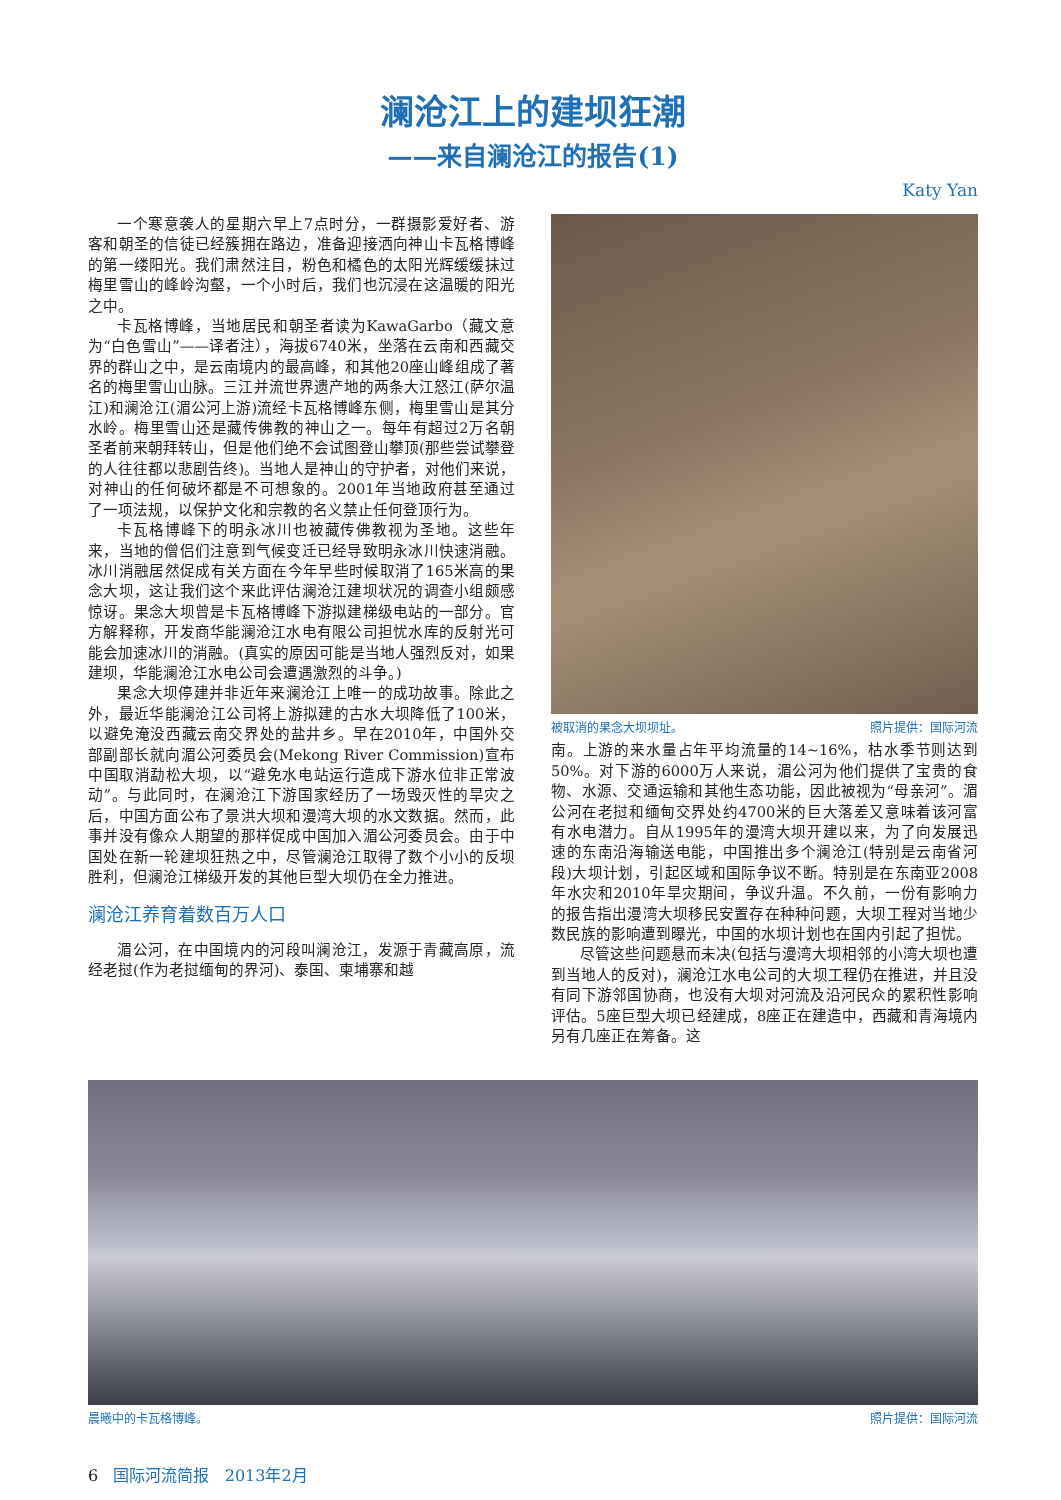澜沧江上的建坝狂潮
——来自澜沧江的报告(1)
Katy Yan
一个寒意袭人的星期六早上7点时分，一群摄影爱好者、游客和朝圣的信徒已经簇拥在路边，准备迎接洒向神山卡瓦格博峰的第一缕阳光。我们肃然注目，粉色和橘色的太阳光辉缓缓抹过梅里雪山的峰岭沟壑，一个小时后，我们也沉浸在这温暖的阳光之中。
卡瓦格博峰，当地居民和朝圣者读为KawaGarbo（藏文意为“白色雪山”——译者注），海拔6740米，坐落在云南和西藏交界的群山之中，是云南境内的最高峰，和其他20座山峰组成了著名的梅里雪山山脉。三江并流世界遗产地的两条大江怒江(萨尔温江)和澜沧江(湄公河上游)流经卡瓦格博峰东侧，梅里雪山是其分水岭。梅里雪山还是藏传佛教的神山之一。每年有超过2万名朝圣者前来朝拜转山，但是他们绝不会试图登山攀顶(那些尝试攀登的人往往都以悲剧告终)。当地人是神山的守护者，对他们来说，对神山的任何破坏都是不可想象的。2001年当地政府甚至通过了一项法规，以保护文化和宗教的名义禁止任何登顶行为。
卡瓦格博峰下的明永冰川也被藏传佛教视为圣地。这些年来，当地的僧侣们注意到气候变迁已经导致明永冰川快速消融。冰川消融居然促成有关方面在今年早些时候取消了165米高的果念大坝，这让我们这个来此评估澜沧江建坝状况的调查小组颇感惊讶。果念大坝曾是卡瓦格博峰下游拟建梯级电站的一部分。官方解释称，开发商华能澜沧江水电有限公司担忧水库的反射光可能会加速冰川的消融。(真实的原因可能是当地人强烈反对，如果建坝，华能澜沧江水电公司会遭遇激烈的斗争。)
果念大坝停建并非近年来澜沧江上唯一的成功故事。除此之外，最近华能澜沧江公司将上游拟建的古水大坝降低了100米，以避免淹没西藏云南交界处的盐井乡。早在2010年，中国外交部副部长就向湄公河委员会(Mekong River Commission)宣布中国取消勐松大坝，以“避免水电站运行造成下游水位非正常波动”。与此同时，在澜沧江下游国家经历了一场毁灭性的旱灾之后，中国方面公布了景洪大坝和漫湾大坝的水文数据。然而，此事并没有像众人期望的那样促成中国加入湄公河委员会。由于中国处在新一轮建坝狂热之中，尽管澜沧江取得了数个小小的反坝胜利，但澜沧江梯级开发的其他巨型大坝仍在全力推进。
澜沧江养育着数百万人口
湄公河，在中国境内的河段叫澜沧江，发源于青藏高原，流经老挝(作为老挝缅甸的界河)、泰国、柬埔寨和越
被取消的果念大坝坝址。 照片提供：国际河流
南。上游的来水量占年平均流量的14~16%，枯水季节则达到50%。对下游的6000万人来说，湄公河为他们提供了宝贵的食物、水源、交通运输和其他生态功能，因此被视为“母亲河”。湄公河在老挝和缅甸交界处约4700米的巨大落差又意味着该河富有水电潜力。自从1995年的漫湾大坝开建以来，为了向发展迅速的东南沿海输送电能，中国推出多个澜沧江(特别是云南省河段)大坝计划，引起区域和国际争议不断。特别是在东南亚2008年水灾和2010年旱灾期间，争议升温。不久前，一份有影响力的报告指出漫湾大坝移民安置存在种种问题，大坝工程对当地少数民族的影响遭到曝光，中国的水坝计划也在国内引起了担忧。
尽管这些问题悬而未决(包括与漫湾大坝相邻的小湾大坝也遭到当地人的反对)，澜沧江水电公司的大坝工程仍在推进，并且没有同下游邻国协商，也没有大坝对河流及沿河民众的累积性影响评估。5座巨型大坝已经建成，8座正在建造中，西藏和青海境内另有几座正在筹备。这
晨曦中的卡瓦格博峰。 照片提供：国际河流
6 国际河流简报 2013年2月